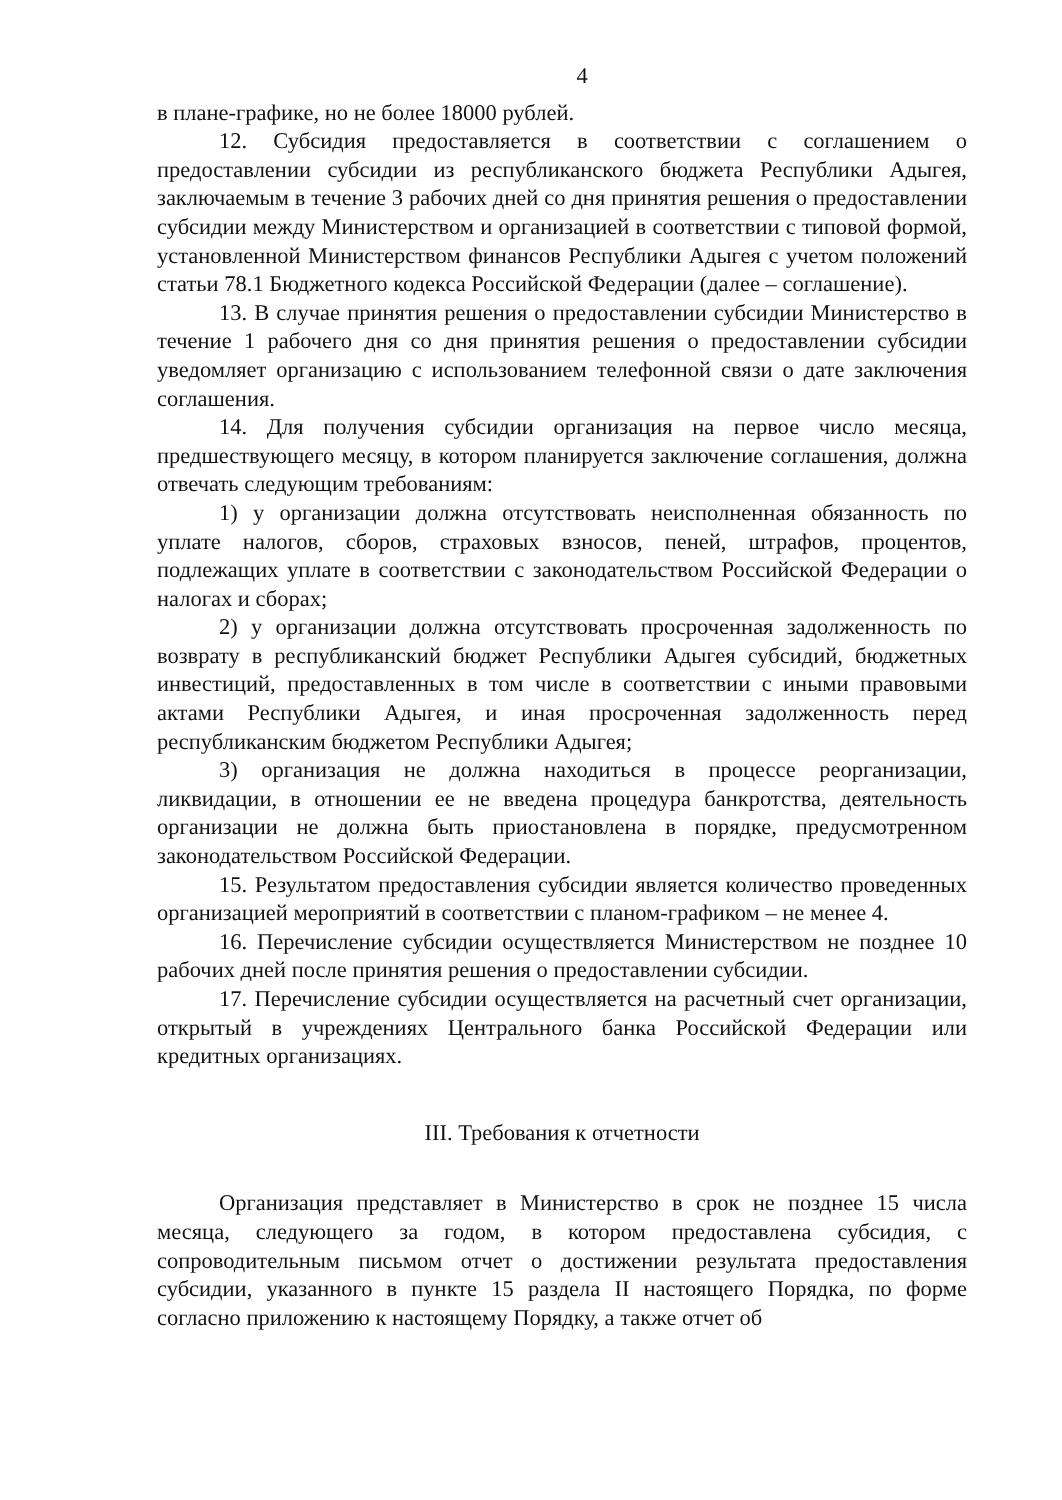4
в плане-графике, но не более 18000 рублей.
12. Субсидия предоставляется в соответствии с соглашением о предоставлении субсидии из республиканского бюджета Республики Адыгея, заключаемым в течение 3 рабочих дней со дня принятия решения о предоставлении субсидии между Министерством и организацией в соответствии с типовой формой, установленной Министерством финансов Республики Адыгея с учетом положений статьи 78.1 Бюджетного кодекса Российской Федерации (далее – соглашение).
13. В случае принятия решения о предоставлении субсидии Министерство в течение 1 рабочего дня со дня принятия решения о предоставлении субсидии уведомляет организацию с использованием телефонной связи о дате заключения соглашения.
14. Для получения субсидии организация на первое число месяца, предшествующего месяцу, в котором планируется заключение соглашения, должна отвечать следующим требованиям:
1) у организации должна отсутствовать неисполненная обязанность по уплате налогов, сборов, страховых взносов, пеней, штрафов, процентов, подлежащих уплате в соответствии с законодательством Российской Федерации о налогах и сборах;
2) у организации должна отсутствовать просроченная задолженность по возврату в республиканский бюджет Республики Адыгея субсидий, бюджетных инвестиций, предоставленных в том числе в соответствии с иными правовыми актами Республики Адыгея, и иная просроченная задолженность перед республиканским бюджетом Республики Адыгея;
3) организация не должна находиться в процессе реорганизации, ликвидации, в отношении ее не введена процедура банкротства, деятельность организации не должна быть приостановлена в порядке, предусмотренном законодательством Российской Федерации.
15. Результатом предоставления субсидии является количество проведенных организацией мероприятий в соответствии с планом-графиком – не менее 4.
16. Перечисление субсидии осуществляется Министерством не позднее 10 рабочих дней после принятия решения о предоставлении субсидии.
17. Перечисление субсидии осуществляется на расчетный счет организации, открытый в учреждениях Центрального банка Российской Федерации или кредитных организациях.
III. Требования к отчетности
Организация представляет в Министерство в срок не позднее 15 числа месяца, следующего за годом, в котором предоставлена субсидия, с сопроводительным письмом отчет о достижении результата предоставления субсидии, указанного в пункте 15 раздела II настоящего Порядка, по форме согласно приложению к настоящему Порядку, а также отчет об